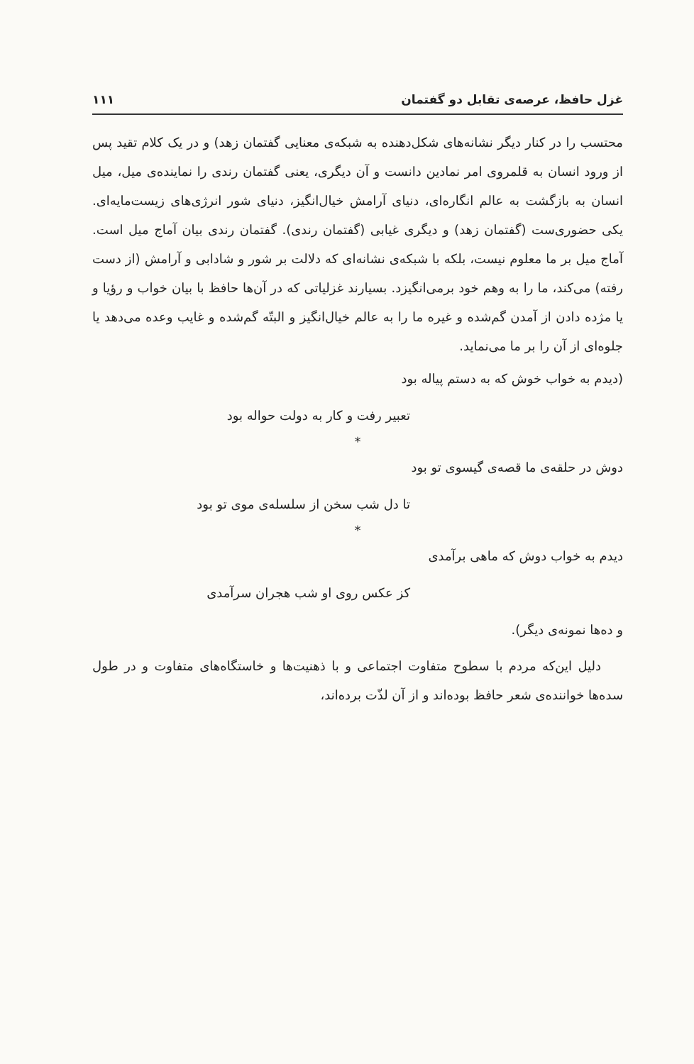غزل حافظ، عرصه‌ی تقابل دو گفتمان ۱۱۱
محتسب را در کنار دیگر نشانه‌های شکل‌دهنده به شبکه‌ی معنایی گفتمان زهد) و در یک کلام تقید پس از ورود انسان به قلمروی امر نمادین دانست و آن دیگری، یعنی گفتمان رندی را نماینده‌ی میل، میل انسان به بازگشت به عالم انگاره‌ای، دنیای آرامش خیال‌انگیز، دنیای شور انرژی‌های زیست‌مایه‌ای. یکی حضوری‌ست (گفتمان زهد) و دیگری غیابی (گفتمان رندی). گفتمان رندی بیان آماج میل است. آماج میل بر ما معلوم نیست، بلکه با شبکه‌ی نشانه‌ای که دلالت بر شور و شادابی و آرامش (از دست رفته) می‌کند، ما را به وهم خود برمی‌انگیزد. بسیارند غزلیاتی که در آن‌ها حافظ با بیان خواب و رؤیا و یا مژده دادن از آمدن گم‌شده و غیره ما را به عالم خیال‌انگیز و البتّه گم‌شده و غایب وعده می‌دهد یا جلوه‌ای از آن را بر ما می‌نماید.
(دیدم به خواب خوش که به دستم پیاله بود
تعبیر رفت و کار به دولت حواله بود
*
دوش در حلقه‌ی ما قصه‌ی گیسوی تو بود
تا دل شب سخن از سلسله‌ی موی تو بود
*
دیدم به خواب دوش که ماهی برآمدی
کز عکس روی او شب هجران سرآمدی
و ده‌ها نمونه‌ی دیگر).
دلیل این‌که مردم با سطوح متفاوت اجتماعی و با ذهنیت‌ها و خاستگاه‌های متفاوت و در طول سده‌ها خواننده‌ی شعر حافظ بوده‌اند و از آن لذّت برده‌اند،